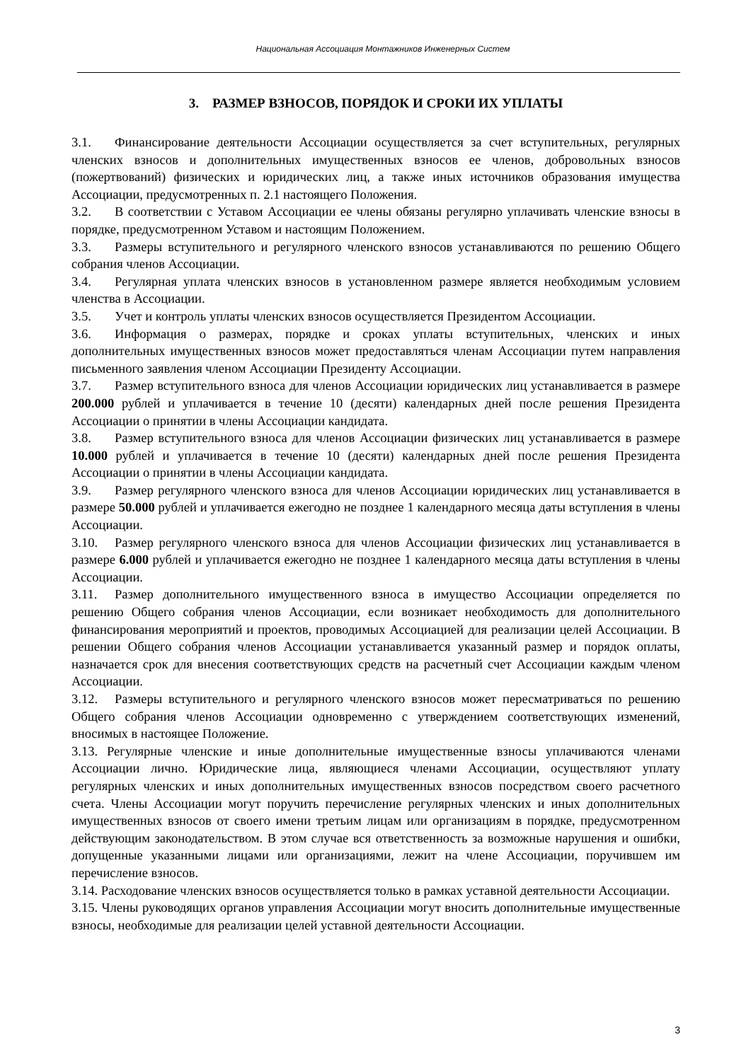Национальная Ассоциация Монтажников Инженерных Систем
3. РАЗМЕР ВЗНОСОВ, ПОРЯДОК И СРОКИ ИХ УПЛАТЫ
3.1. Финансирование деятельности Ассоциации осуществляется за счет вступительных, регулярных членских взносов и дополнительных имущественных взносов ее членов, добровольных взносов (пожертвований) физических и юридических лиц, а также иных источников образования имущества Ассоциации, предусмотренных п. 2.1 настоящего Положения.
3.2. В соответствии с Уставом Ассоциации ее члены обязаны регулярно уплачивать членские взносы в порядке, предусмотренном Уставом и настоящим Положением.
3.3. Размеры вступительного и регулярного членского взносов устанавливаются по решению Общего собрания членов Ассоциации.
3.4. Регулярная уплата членских взносов в установленном размере является необходимым условием членства в Ассоциации.
3.5. Учет и контроль уплаты членских взносов осуществляется Президентом Ассоциации.
3.6. Информация о размерах, порядке и сроках уплаты вступительных, членских и иных дополнительных имущественных взносов может предоставляться членам Ассоциации путем направления письменного заявления членом Ассоциации Президенту Ассоциации.
3.7. Размер вступительного взноса для членов Ассоциации юридических лиц устанавливается в размере 200.000 рублей и уплачивается в течение 10 (десяти) календарных дней после решения Президента Ассоциации о принятии в члены Ассоциации кандидата.
3.8. Размер вступительного взноса для членов Ассоциации физических лиц устанавливается в размере 10.000 рублей и уплачивается в течение 10 (десяти) календарных дней после решения Президента Ассоциации о принятии в члены Ассоциации кандидата.
3.9. Размер регулярного членского взноса для членов Ассоциации юридических лиц устанавливается в размере 50.000 рублей и уплачивается ежегодно не позднее 1 календарного месяца даты вступления в члены Ассоциации.
3.10. Размер регулярного членского взноса для членов Ассоциации физических лиц устанавливается в размере 6.000 рублей и уплачивается ежегодно не позднее 1 календарного месяца даты вступления в члены Ассоциации.
3.11. Размер дополнительного имущественного взноса в имущество Ассоциации определяется по решению Общего собрания членов Ассоциации, если возникает необходимость для дополнительного финансирования мероприятий и проектов, проводимых Ассоциацией для реализации целей Ассоциации. В решении Общего собрания членов Ассоциации устанавливается указанный размер и порядок оплаты, назначается срок для внесения соответствующих средств на расчетный счет Ассоциации каждым членом Ассоциации.
3.12. Размеры вступительного и регулярного членского взносов может пересматриваться по решению Общего собрания членов Ассоциации одновременно с утверждением соответствующих изменений, вносимых в настоящее Положение.
3.13. Регулярные членские и иные дополнительные имущественные взносы уплачиваются членами Ассоциации лично. Юридические лица, являющиеся членами Ассоциации, осуществляют уплату регулярных членских и иных дополнительных имущественных взносов посредством своего расчетного счета. Члены Ассоциации могут поручить перечисление регулярных членских и иных дополнительных имущественных взносов от своего имени третьим лицам или организациям в порядке, предусмотренном действующим законодательством. В этом случае вся ответственность за возможные нарушения и ошибки, допущенные указанными лицами или организациями, лежит на члене Ассоциации, поручившем им перечисление взносов.
3.14. Расходование членских взносов осуществляется только в рамках уставной деятельности Ассоциации.
3.15. Члены руководящих органов управления Ассоциации могут вносить дополнительные имущественные взносы, необходимые для реализации целей уставной деятельности Ассоциации.
3